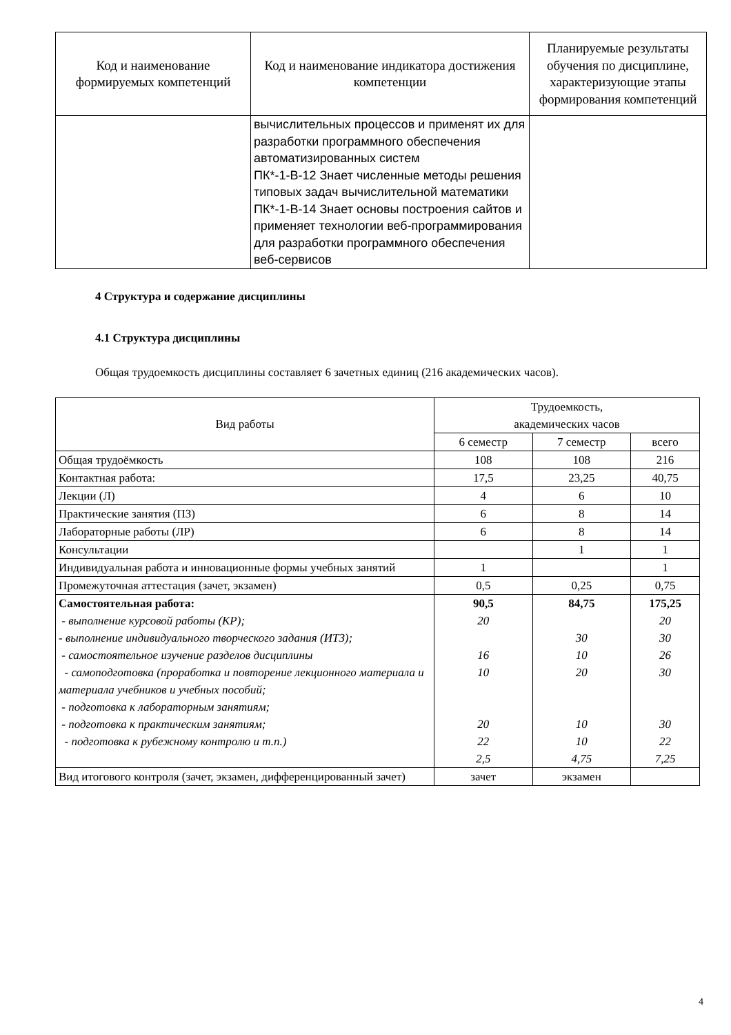| Код и наименование формируемых компетенций | Код и наименование индикатора достижения компетенции | Планируемые результаты обучения по дисциплине, характеризующие этапы формирования компетенций |
| --- | --- | --- |
| | вычислительных процессов и применят их для разработки программного обеспечения автоматизированных систем ПК*-1-В-12 Знает численные методы решения типовых задач вычислительной математики ПК*-1-В-14 Знает основы построения сайтов и применяет технологии веб-программирования для разработки программного обеспечения веб-сервисов | |
4 Структура и содержание дисциплины
4.1 Структура дисциплины
Общая трудоемкость дисциплины составляет 6 зачетных единиц (216 академических часов).
| Вид работы | Трудоемкость, академических часов | | |
| | 6 семестр | 7 семестр | всего |
| Общая трудоёмкость | 108 | 108 | 216 |
| Контактная работа: | 17,5 | 23,25 | 40,75 |
| Лекции (Л) | 4 | 6 | 10 |
| Практические занятия (ПЗ) | 6 | 8 | 14 |
| Лабораторные работы (ЛР) | 6 | 8 | 14 |
| Консультации | | 1 | 1 |
| Индивидуальная работа и инновационные формы учебных занятий | 1 | | 1 |
| Промежуточная аттестация (зачет, экзамен) | 0,5 | 0,25 | 0,75 |
| Самостоятельная работа: - выполнение курсовой работы (КР); - выполнение индивидуального творческого задания (ИТЗ); - самостоятельное изучение разделов дисциплины - самоподготовка (проработка и повторение лекционного материала и материала учебников и учебных пособий; - подготовка к лабораторным занятиям; - подготовка к практическим занятиям; - подготовка к рубежному контролю и т.п.) | 90,5 20 16 10 20 22 2,5 | 84,75 30 10 20 10 10 4,75 | 175,25 20 30 26 30 30 22 7,25 |
| Вид итогового контроля (зачет, экзамен, дифференцированный зачет) | зачет | экзамен | |
4